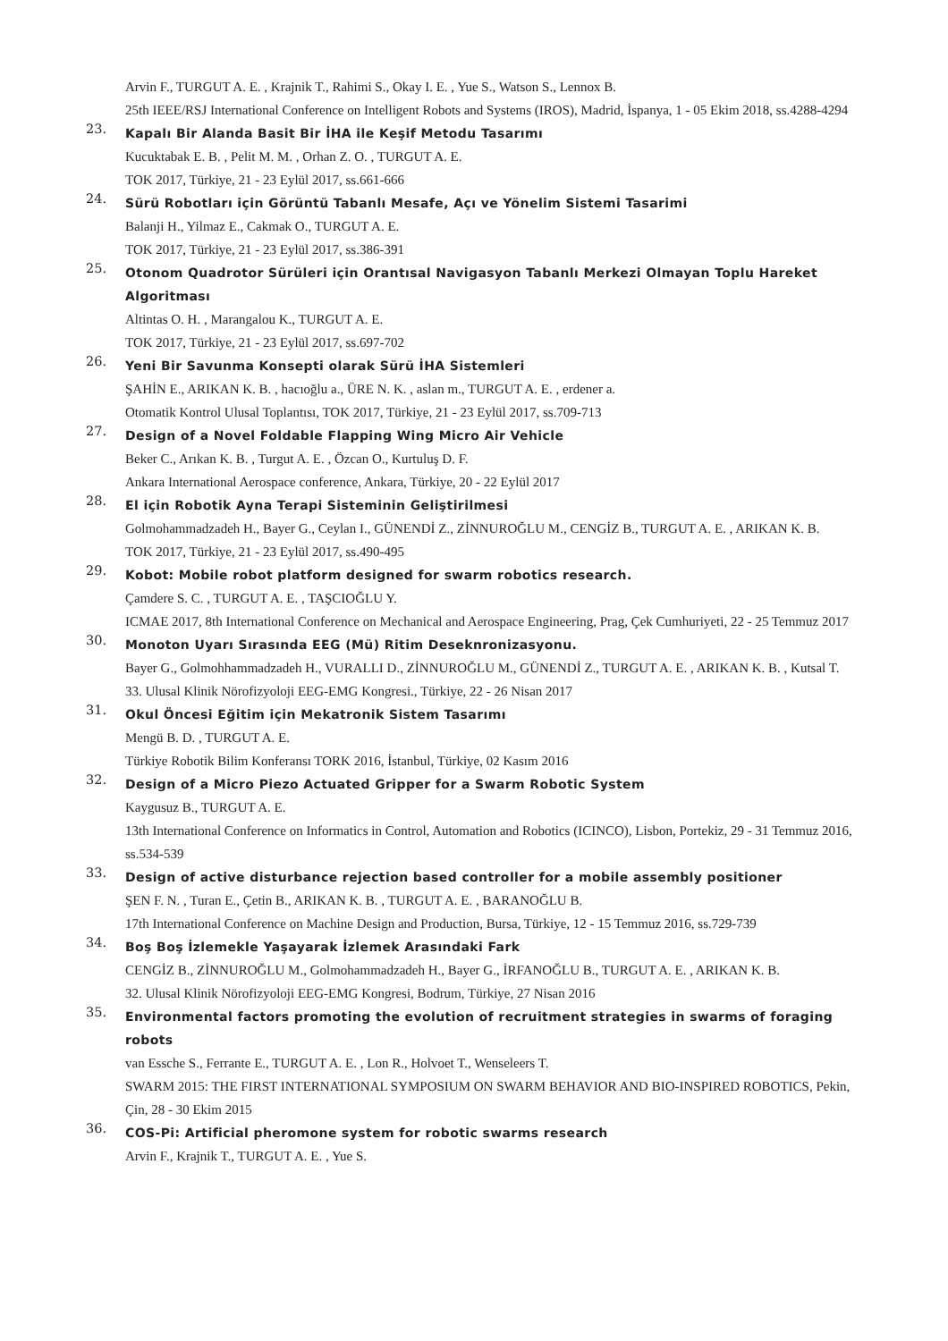Arvin F., TURGUT A. E. , Krajnik T., Rahimi S., Okay I. E. , Yue S., Watson S., Lennox B.
25th IEEE/RSJ International Conference on Intelligent Robots and Systems (IROS), Madrid, İspanya, 1 - 05 Ekim 2018, ss.4288-4294
23.
Kapalı Bir Alanda Basit Bir İHA ile Keşif Metodu Tasarımı
Kucuktabak E. B. , Pelit M. M. , Orhan Z. O. , TURGUT A. E.
TOK 2017, Türkiye, 21 - 23 Eylül 2017, ss.661-666
24.
Sürü Robotları için Görüntü Tabanlı Mesafe, Açı ve Yönelim Sistemi Tasarimi
Balanji H., Yilmaz E., Cakmak O., TURGUT A. E.
TOK 2017, Türkiye, 21 - 23 Eylül 2017, ss.386-391
25.
Otonom Quadrotor Sürüleri için Orantısal Navigasyon Tabanlı Merkezi Olmayan Toplu Hareket Algoritması
Altintas O. H. , Marangalou K., TURGUT A. E.
TOK 2017, Türkiye, 21 - 23 Eylül 2017, ss.697-702
26.
Yeni Bir Savunma Konsepti olarak Sürü İHA Sistemleri
ŞAHİN E., ARIKAN K. B. , hacıoğlu a., ÜRE N. K. , aslan m., TURGUT A. E. , erdener a.
Otomatik Kontrol Ulusal Toplantısı, TOK 2017, Türkiye, 21 - 23 Eylül 2017, ss.709-713
27.
Design of a Novel Foldable Flapping Wing Micro Air Vehicle
Beker C., Arıkan K. B. , Turgut A. E. , Özcan O., Kurtuluş D. F.
Ankara International Aerospace conference, Ankara, Türkiye, 20 - 22 Eylül 2017
28.
El için Robotik Ayna Terapi Sisteminin Geliştirilmesi
Golmohammadzadeh H., Bayer G., Ceylan I., GÜNENDİ Z., ZİNNUROĞLU M., CENGİZ B., TURGUT A. E. , ARIKAN K. B.
TOK 2017, Türkiye, 21 - 23 Eylül 2017, ss.490-495
29.
Kobot: Mobile robot platform designed for swarm robotics research.
Çamdere S. C. , TURGUT A. E. , TAŞCIOĞLU Y.
ICMAE 2017, 8th International Conference on Mechanical and Aerospace Engineering, Prag, Çek Cumhuriyeti, 22 - 25 Temmuz 2017
30.
Monoton Uyarı Sırasında EEG (Mü) Ritim Deseknronizasyonu.
Bayer G., Golmohhammadzadeh H., VURALLI D., ZİNNUROĞLU M., GÜNENDİ Z., TURGUT A. E. , ARIKAN K. B. , Kutsal T.
33. Ulusal Klinik Nörofizyoloji EEG-EMG Kongresi., Türkiye, 22 - 26 Nisan 2017
31.
Okul Öncesi Eğitim için Mekatronik Sistem Tasarımı
Mengü B. D. , TURGUT A. E.
Türkiye Robotik Bilim Konferansı TORK 2016, İstanbul, Türkiye, 02 Kasım 2016
32.
Design of a Micro Piezo Actuated Gripper for a Swarm Robotic System
Kaygusuz B., TURGUT A. E.
13th International Conference on Informatics in Control, Automation and Robotics (ICINCO), Lisbon, Portekiz, 29 - 31 Temmuz 2016, ss.534-539
33.
Design of active disturbance rejection based controller for a mobile assembly positioner
ŞEN F. N. , Turan E., Çetin B., ARIKAN K. B. , TURGUT A. E. , BARANOĞLU B.
17th International Conference on Machine Design and Production, Bursa, Türkiye, 12 - 15 Temmuz 2016, ss.729-739
34.
Boş Boş İzlemekle Yaşayarak İzlemek Arasındaki Fark
CENGİZ B., ZİNNUROĞLU M., Golmohammadzadeh H., Bayer G., İRFANOĞLU B., TURGUT A. E. , ARIKAN K. B.
32. Ulusal Klinik Nörofizyoloji EEG-EMG Kongresi, Bodrum, Türkiye, 27 Nisan 2016
35.
Environmental factors promoting the evolution of recruitment strategies in swarms of foraging robots
van Essche S., Ferrante E., TURGUT A. E. , Lon R., Holvoet T., Wenseleers T.
SWARM 2015: THE FIRST INTERNATIONAL SYMPOSIUM ON SWARM BEHAVIOR AND BIO-INSPIRED ROBOTICS, Pekin, Çin, 28 - 30 Ekim 2015
36.
COS-Pi: Artificial pheromone system for robotic swarms research
Arvin F., Krajnik T., TURGUT A. E. , Yue S.